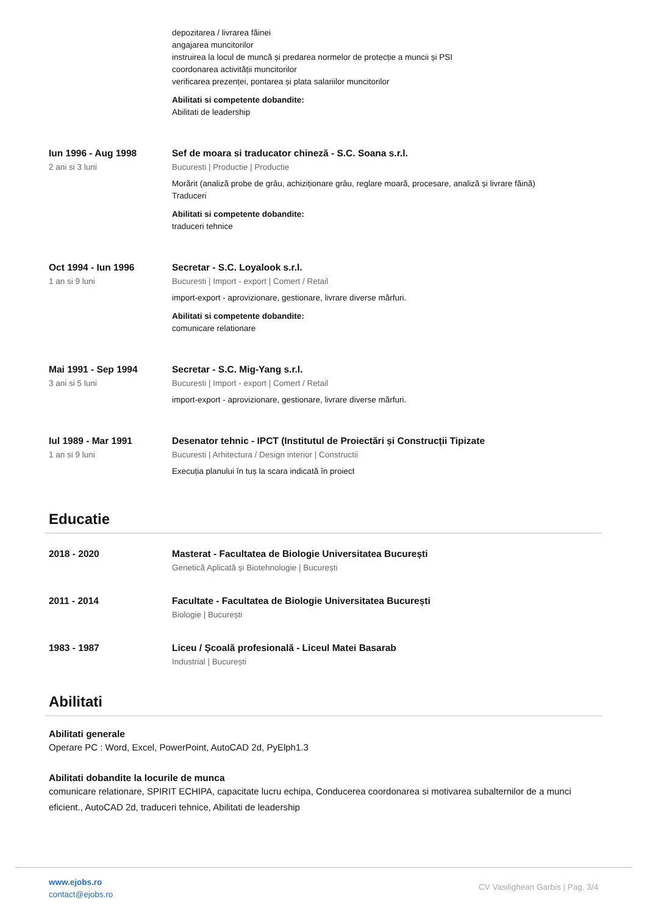depozitarea / livrarea făinei
angajarea muncitorilor
instruirea la locul de muncă și predarea normelor de protecție a muncii și PSI
coordonarea activității muncitorilor
verificarea prezenței, pontarea și plata salariilor muncitorilor
Abilitati si competente dobandite:
Abilitati de leadership
Iun 1996 - Aug 1998
2 ani si 3 luni
Sef de moara si traducator chineză - S.C. Soana s.r.l.
Bucuresti | Productie | Productie
Morărit (analiză probe de grâu, achiziționare grâu, reglare moară, procesare, analiză și livrare făină)
Traduceri
Abilitati si competente dobandite:
traduceri tehnice
Oct 1994 - Iun 1996
1 an si 9 luni
Secretar - S.C. Loyalook s.r.l.
Bucuresti | Import - export | Comert / Retail
import-export - aprovizionare, gestionare, livrare diverse mărfuri.
Abilitati si competente dobandite:
comunicare relationare
Mai 1991 - Sep 1994
3 ani si 5 luni
Secretar - S.C. Mig-Yang s.r.l.
Bucuresti | Import - export | Comert / Retail
import-export - aprovizionare, gestionare, livrare diverse mărfuri.
Iul 1989 - Mar 1991
1 an si 9 luni
Desenator tehnic - IPCT (Institutul de Proiectări și Construcții Tipizate
Bucuresti | Arhitectura / Design interior | Constructii
Execuția planului în tuș la scara indicată în proiect
Educatie
2018 - 2020 Masterat - Facultatea de Biologie Universitatea București
Genetică Aplicată și Biotehnologie | București
2011 - 2014 Facultate - Facultatea de Biologie Universitatea București
Biologie | București
1983 - 1987 Liceu / Școală profesională - Liceul Matei Basarab
Industrial | București
Abilitati
Abilitati generale
Operare PC : Word, Excel, PowerPoint, AutoCAD 2d, PyElph1.3
Abilitati dobandite la locurile de munca
comunicare relationare, SPIRIT ECHIPA, capacitate lucru echipa, Conducerea coordonarea si motivarea subalternilor de a munci eficient., AutoCAD 2d, traduceri tehnice, Abilitati de leadership
www.ejobs.ro
contact@ejobs.ro
CV Vasilighean Garbis | Pag. 3/4